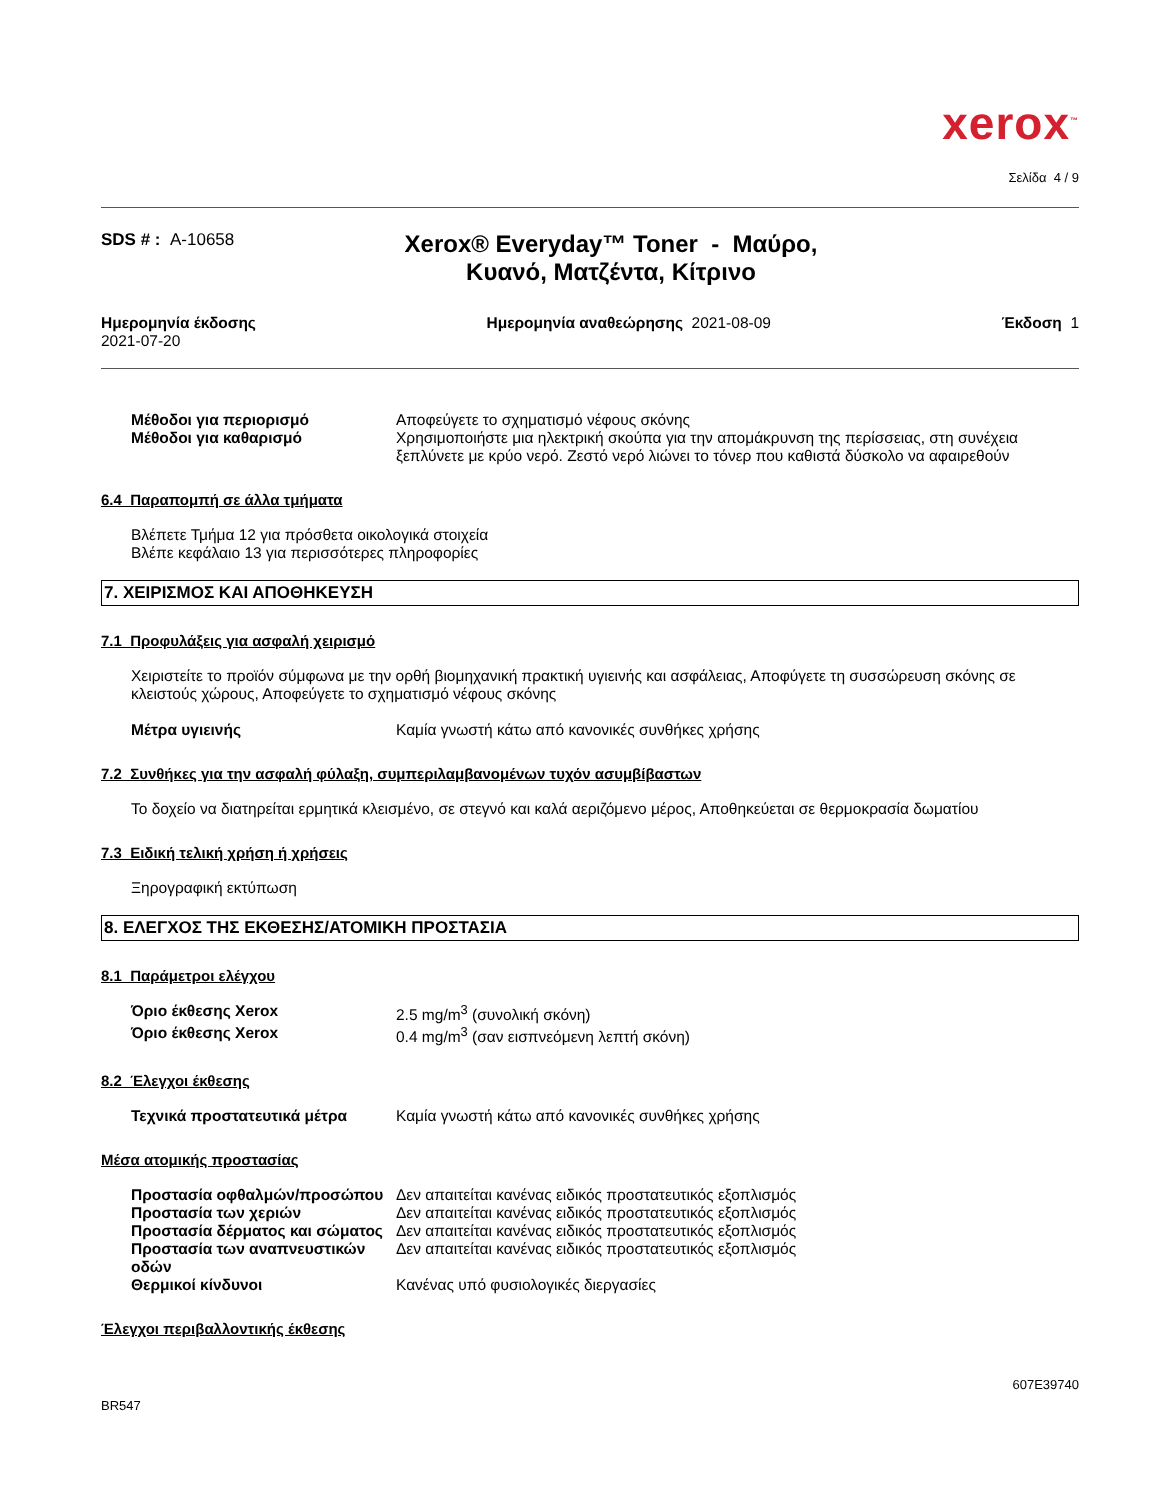xerox<sup>™</sup>
Σελίδα 4 / 9
SDS # : A-10658
Xerox® Everyday™ Toner - Μαύρο, Κυανό, Ματζέντα, Κίτρινο
Ημερομηνία έκδοσης
2021-07-20
Ημερομηνία αναθεώρησης 2021-08-09
Έκδοση 1
Μέθοδοι για περιορισμό Αποφεύγετε το σχηματισμό νέφους σκόνης
Μέθοδοι για καθαρισμό Χρησιμοποιήστε μια ηλεκτρική σκούπα για την απομάκρυνση της περίσσειας, στη συνέχεια ξεπλύνετε με κρύο νερό. Ζεστό νερό λιώνει το τόνερ που καθιστά δύσκολο να αφαιρεθούν
6.4 Παραπομπή σε άλλα τμήματα
Βλέπετε Τμήμα 12 για πρόσθετα οικολογικά στοιχεία
Βλέπε κεφάλαιο 13 για περισσότερες πληροφορίες
7. ΧΕΙΡΙΣΜΟΣ ΚΑΙ ΑΠΟΘΗΚΕΥΣΗ
7.1 Προφυλάξεις για ασφαλή χειρισμό
Χειριστείτε το προϊόν σύμφωνα με την ορθή βιομηχανική πρακτική υγιεινής και ασφάλειας, Αποφύγετε τη συσσώρευση σκόνης σε κλειστούς χώρους, Αποφεύγετε το σχηματισμό νέφους σκόνης
Μέτρα υγιεινής Καμία γνωστή κάτω από κανονικές συνθήκες χρήσης
7.2 Συνθήκες για την ασφαλή φύλαξη, συμπεριλαμβανομένων τυχόν ασυμβίβαστων
Το δοχείο να διατηρείται ερμητικά κλεισμένο, σε στεγνό και καλά αεριζόμενο μέρος, Αποθηκεύεται σε θερμοκρασία δωματίου
7.3 Ειδική τελική χρήση ή χρήσεις
Ξηρογραφική εκτύπωση
8. ΕΛΕΓΧΟΣ ΤΗΣ ΕΚΘΕΣΗΣ/ΑΤΟΜΙΚΗ ΠΡΟΣΤΑΣΙΑ
8.1 Παράμετροι ελέγχου
Όριο έκθεσης Xerox 2.5 mg/m<sup>3</sup> (συνολική σκόνη)
Όριο έκθεσης Xerox 0.4 mg/m<sup>3</sup> (σαν εισπνεόμενη λεπτή σκόνη)
8.2 Έλεγχοι έκθεσης
Τεχνικά προστατευτικά μέτρα Καμία γνωστή κάτω από κανονικές συνθήκες χρήσης
Μέσα ατομικής προστασίας
Προστασία οφθαλμών/προσώπου Δεν απαιτείται κανένας ειδικός προστατευτικός εξοπλισμός
Προστασία των χεριών Δεν απαιτείται κανένας ειδικός προστατευτικός εξοπλισμός
Προστασία δέρματος και σώματος
Δεν απαιτείται κανένας ειδικός προστατευτικός εξοπλισμός
Προστασία των αναπνευστικών οδών
Δεν απαιτείται κανένας ειδικός προστατευτικός εξοπλισμός
Θερμικοί κίνδυνοι Κανένας υπό φυσιολογικές διεργασίες
Έλεγχοι περιβαλλοντικής έκθεσης
607E39740
BR547